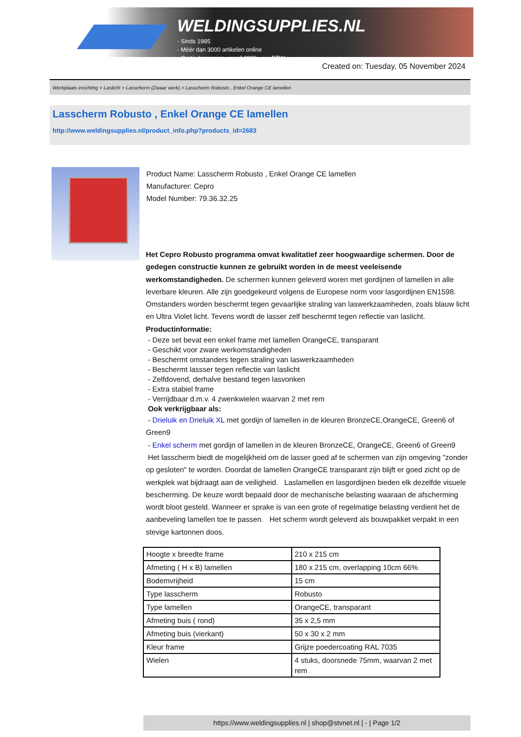WELDINGSUPPLIES.NL
- Sinds 1985
- Méér dan 3000 artikelen online
- Gratis bezorging, vanaf €200,--ex. BTW
Created on: Tuesday, 05 November 2024
Werkplaats inrichting > Laslicht > Lasscherm (Zwaar werk) > Lasscherm Robusto , Enkel Orange CE lamellen
Lasscherm Robusto , Enkel Orange CE lamellen
http://www.weldingsupplies.nl/product_info.php?products_id=2683
Product Name: Lasscherm Robusto , Enkel Orange CE lamellen
Manufacturer: Cepro
Model Number: 79.36.32.25
Het Cepro Robusto programma omvat kwalitatief zeer hoogwaardige schermen. Door de gedegen constructie kunnen ze gebruikt worden in de meest veeleisende werkomstandigheden. De schermen kunnen geleverd woren met gordijnen of lamellen in alle leverbare kleuren. Alle zijn goedgekeurd volgens de Europese norm voor lasgordijnen EN1598. Omstanders worden beschermt tegen gevaarlijke straling van laswerkzaamheden, zoals blauw licht en Ultra Violet licht. Tevens wordt de lasser zelf beschermt tegen reflectie van laslicht. Productinformatie:
- Deze set bevat een enkel frame met lamellen OrangeCE, transparant
- Geschikt voor zware werkomstandigheden
- Beschermt omstanders tegen straling van laswerkzaamheden
- Beschermt lassser tegen reflectie van laslicht
- Zelfdovend, derhalve bestand tegen lasvonken
- Extra stabiel frame
- Verrijdbaar d.m.v. 4 zwenkwielen waarvan 2 met rem
Ook verkrijgbaar als:
- Drieluik en Drieluik XL met gordijn of lamellen in de kleuren BronzeCE,OrangeCE, Green6 of Green9
- Enkel scherm met gordijn of lamellen in de kleuren BronzeCE, OrangeCE, Green6 of Green9
Het lasscherm biedt de mogelijkheid om de lasser goed af te schermen van zijn omgeving "zonder op gesloten" te worden. Doordat de lamellen OrangeCE transparant zijn blijft er goed zicht op de werkplek wat bijdraagt aan de veiligheid. Laslamellen en lasgordijnen bieden elk dezelfde visuele bescherming. De keuze wordt bepaald door de mechanische belasting waaraan de afscherming wordt bloot gesteld. Wanneer er sprake is van een grote of regelmatige belasting verdient het de aanbeveling lamellen toe te passen. Het scherm wordt geleverd als bouwpakket verpakt in een stevige kartonnen doos.
| Hoogte x breedte frame | 210 x 215 cm |
| Afmeting ( H x B) lamellen | 180 x 215 cm, overlapping 10cm 66% |
| Bodemvrijheid | 15 cm |
| Type lasscherm | Robusto |
| Type lamellen | OrangeCE, transparant |
| Afmeting buis ( rond) | 35 x 2,5 mm |
| Afmeting buis (vierkant) | 50 x 30 x 2 mm |
| Kleur frame | Grijze poedercoating RAL 7035 |
| Wielen | 4 stuks, doorsnede 75mm, waarvan 2 met rem |
https://www.weldingsupplies.nl | shop@stvnet.nl | - | Page 1/2